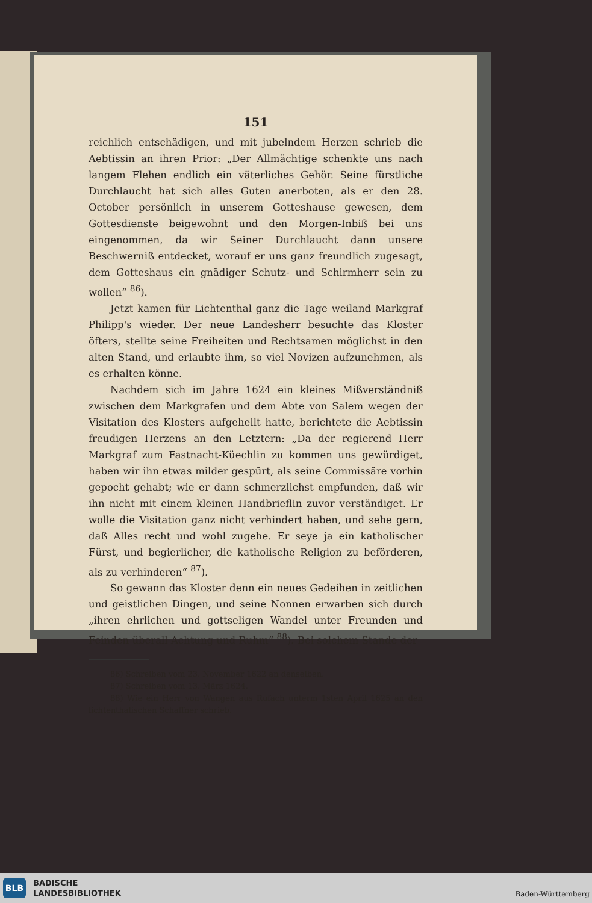151
reichlich entschädigen, und mit jubelndem Herzen schrieb die Aebtissin an ihren Prior: „Der Allmächtige schenkte uns nach langem Flehen endlich ein väterliches Gehör. Seine fürstliche Durchlaucht hat sich alles Guten anerboten, als er den 28. October persönlich in unserem Gotteshause gewesen, dem Gottesdienste beigewohnt und den Morgen-Inbiß bei uns eingenommen, da wir Seiner Durchlaucht dann unsere Beschwerniß entdecket, worauf er uns ganz freundlich zugesagt, dem Gotteshaus ein gnädiger Schutz- und Schirmherr sein zu wollen“ <sup>86</sup>).
Jetzt kamen für Lichtenthal ganz die Tage weiland Markgraf Philipp's wieder. Der neue Landesherr besuchte das Kloster öfters, stellte seine Freiheiten und Rechtsamen möglichst in den alten Stand, und erlaubte ihm, so viel Novizen aufzunehmen, als es erhalten könne.
Nachdem sich im Jahre 1624 ein kleines Mißverständniß zwischen dem Markgrafen und dem Abte von Salem wegen der Visitation des Klosters aufgehellt hatte, berichtete die Aebtissin freudigen Herzens an den Letztern: „Da der regierend Herr Markgraf zum Fastnacht-Küechlin zu kommen uns gewürdiget, haben wir ihn etwas milder gespürt, als seine Commissäre vorhin gepocht gehabt; wie er dann schmerzlichst empfunden, daß wir ihn nicht mit einem kleinen Handbrieflin zuvor verständiget. Er wolle die Visitation ganz nicht verhindert haben, und sehe gern, daß Alles recht und wohl zugehe. Er seye ja ein katholischer Fürst, und begierlicher, die katholische Religion zu beförderen, als zu verhinderen“ <sup>87</sup>).
So gewann das Kloster denn ein neues Gedeihen in zeitlichen und geistlichen Dingen, und seine Nonnen erwarben sich durch „ihren ehrlichen und gottseligen Wandel unter Freunden und Feinden überall Achtung und Ruhm“ <sup>88</sup>). Bei solchem Stande der
86) Schreiben vom 23. November 1622 an denselben.
87) Schreiben vom 13. März 1624.
88) Wie ein Herr von Wangen aus Rufach unterm 1sten April 1625 an den lichtenthalischen Schaffner schrieb.
BLB
BADISCHE
LANDESBIBLIOTHEK
Baden-Württemberg